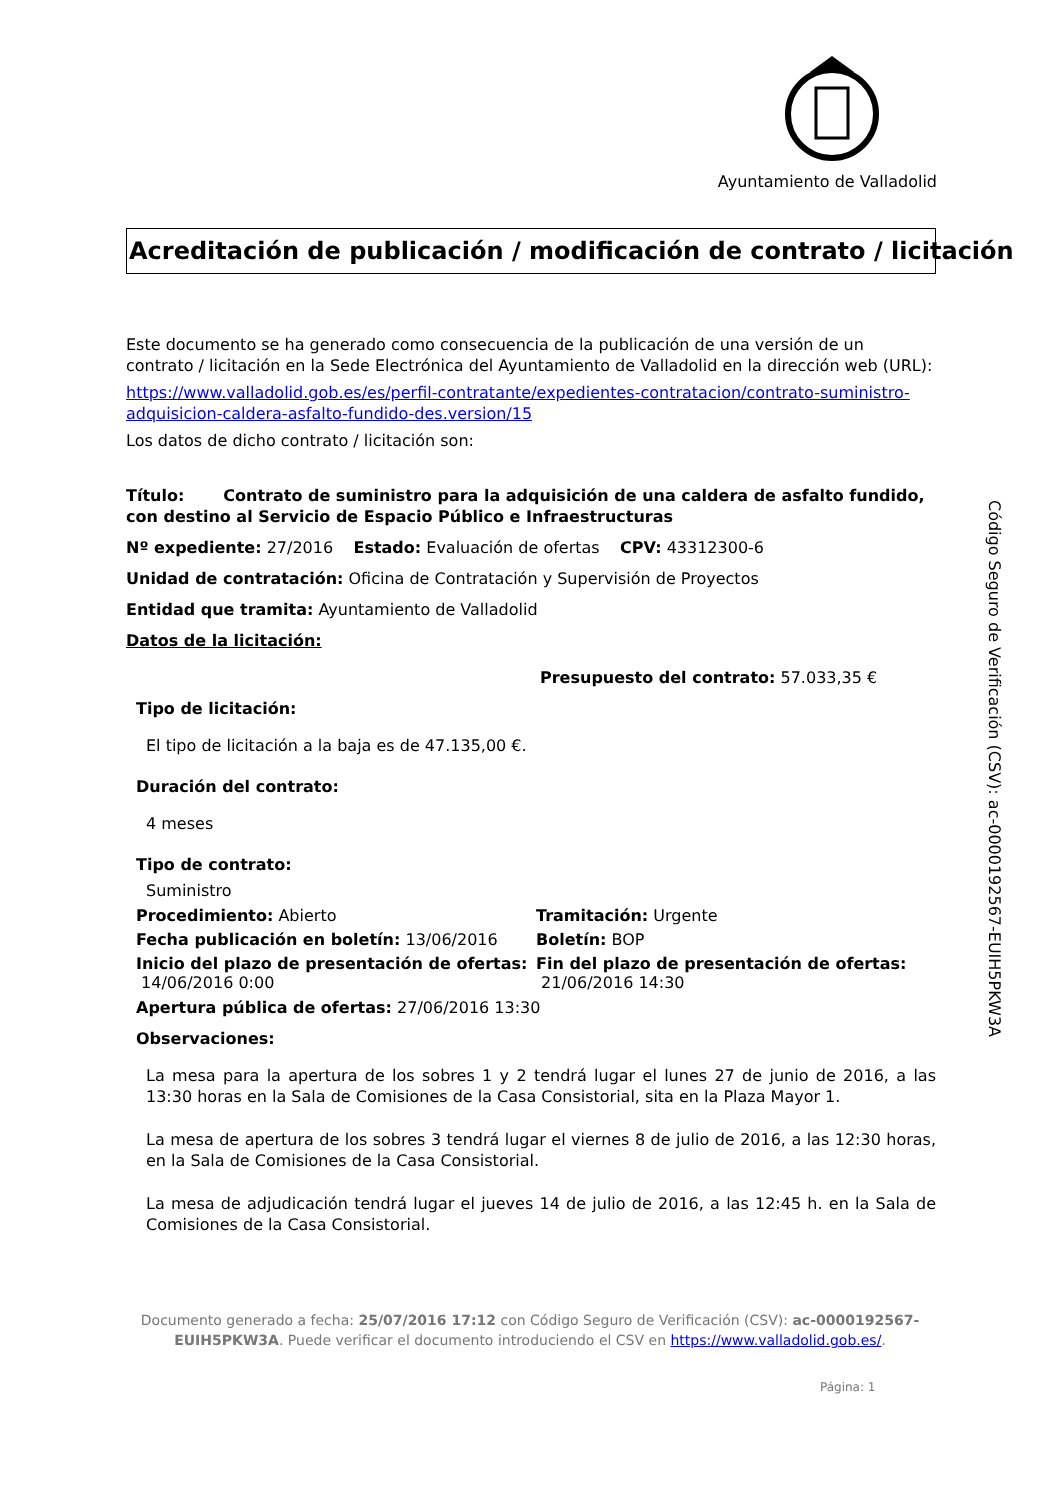Ayuntamiento de Valladolid
Código Seguro de Verificación (CSV): ac-0000192567-EUIH5PKW3A
Acreditación de publicación / modificación de contrato / licitación
Este documento se ha generado como consecuencia de la publicación de una versión de un contrato / licitación en la Sede Electrónica del Ayuntamiento de Valladolid en la dirección web (URL):
https://www.valladolid.gob.es/es/perfil-contratante/expedientes-contratacion/contrato-suministro-adquisicion-caldera-asfalto-fundido-des.version/15
Los datos de dicho contrato / licitación son:
Título: Contrato de suministro para la adquisición de una caldera de asfalto fundido, con destino al Servicio de Espacio Público e Infraestructuras
Nº expediente: 27/2016 Estado: Evaluación de ofertas CPV: 43312300-6
Unidad de contratación: Oficina de Contratación y Supervisión de Proyectos
Entidad que tramita: Ayuntamiento de Valladolid
Datos de la licitación:
Presupuesto del contrato: 57.033,35 €
Tipo de licitación:
El tipo de licitación a la baja es de 47.135,00 €.
Duración del contrato:
4 meses
Tipo de contrato:
Suministro
Procedimiento: Abierto Tramitación: Urgente
Fecha publicación en boletín: 13/06/2016
Boletín: BOP
Inicio del plazo de presentación de ofertas:
14/06/2016 0:00
Fin del plazo de presentación de ofertas:
21/06/2016 14:30
Apertura pública de ofertas: 27/06/2016 13:30
Observaciones:
La mesa para la apertura de los sobres 1 y 2 tendrá lugar el lunes 27 de junio de 2016, a las 13:30 horas en la Sala de Comisiones de la Casa Consistorial, sita en la Plaza Mayor 1.
La mesa de apertura de los sobres 3 tendrá lugar el viernes 8 de julio de 2016, a las 12:30 horas, en la Sala de Comisiones de la Casa Consistorial.
La mesa de adjudicación tendrá lugar el jueves 14 de julio de 2016, a las 12:45 h. en la Sala de Comisiones de la Casa Consistorial.
Documento generado a fecha: 25/07/2016 17:12 con Código Seguro de Verificación (CSV): ac-0000192567-EUIH5PKW3A. Puede verificar el documento introduciendo el CSV en https://www.valladolid.gob.es/.
Página: 1